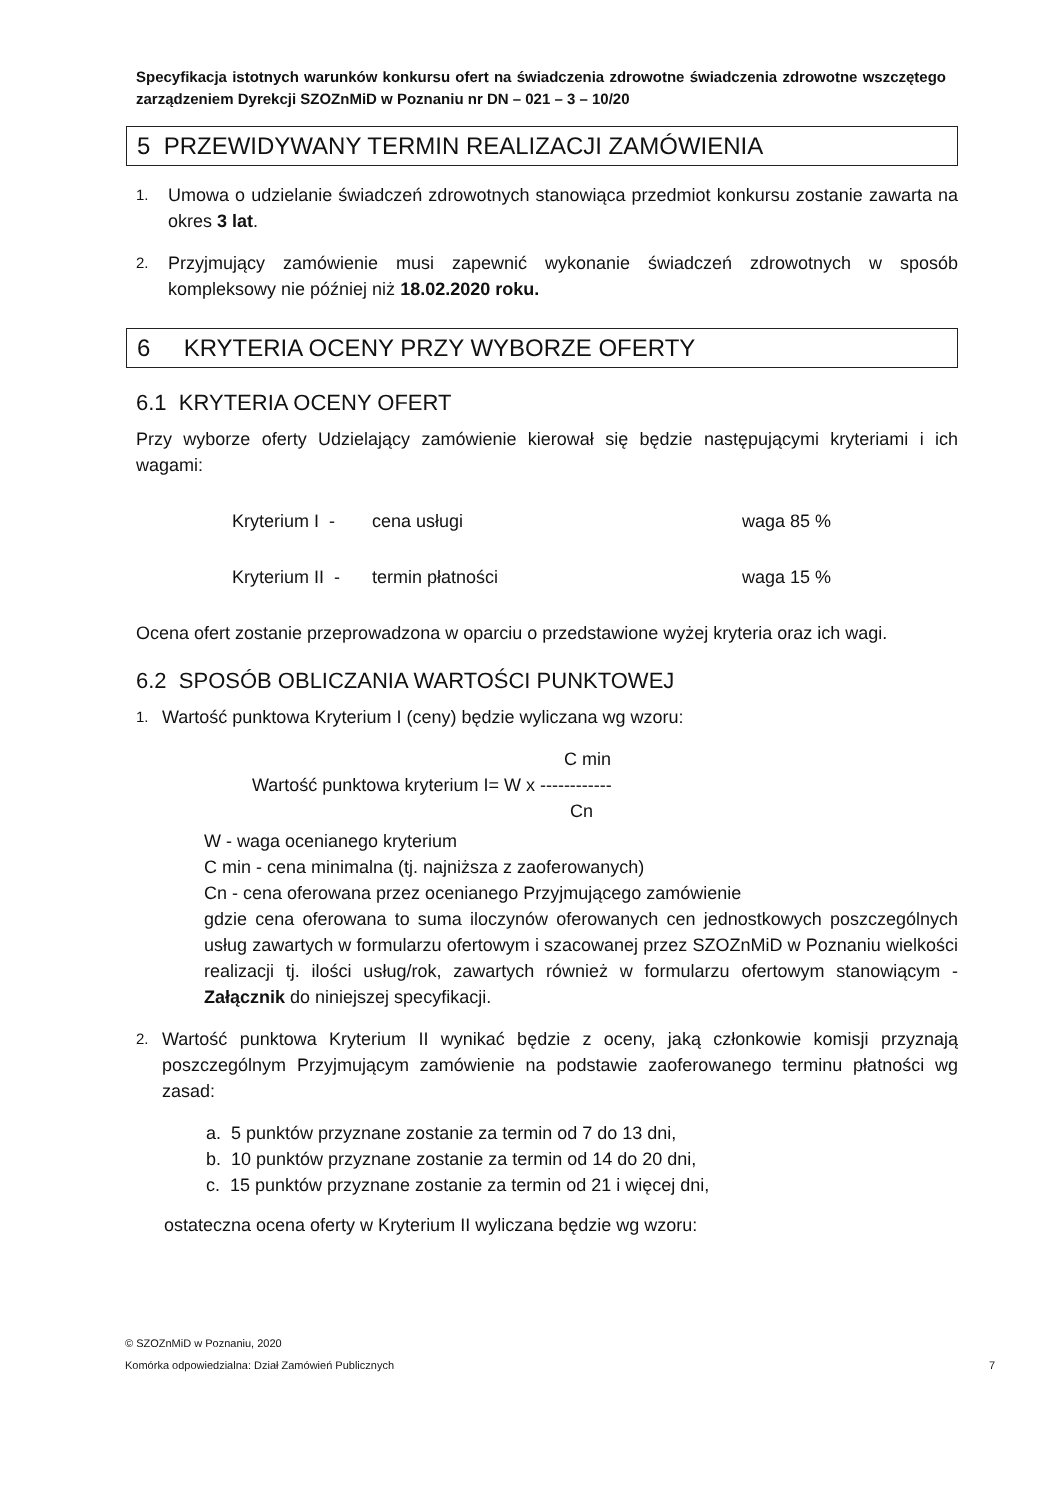Specyfikacja istotnych warunków konkursu ofert na świadczenia zdrowotne świadczenia zdrowotne wszczętego zarządzeniem Dyrekcji SZOZnMiD w Poznaniu nr DN – 021 – 3 – 10/20
5 PRZEWIDYWANY TERMIN REALIZACJI ZAMÓWIENIA
1.
Umowa o udzielanie świadczeń zdrowotnych stanowiąca przedmiot konkursu zostanie zawarta na okres 3 lat.
2.
Przyjmujący zamówienie musi zapewnić wykonanie świadczeń zdrowotnych w sposób kompleksowy nie później niż 18.02.2020 roku.
6 KRYTERIA OCENY PRZY WYBORZE OFERTY
6.1 KRYTERIA OCENY OFERT
Przy wyborze oferty Udzielający zamówienie kierował się będzie następującymi kryteriami i ich wagami:
Kryterium I - cena usługi waga 85 %
Kryterium II - termin płatności waga 15 %
Ocena ofert zostanie przeprowadzona w oparciu o przedstawione wyżej kryteria oraz ich wagi.
6.2 SPOSÓB OBLICZANIA WARTOŚCI PUNKTOWEJ
1.
Wartość punktowa Kryterium I (ceny) będzie wyliczana wg wzoru:
C min
Wartość punktowa kryterium I= W x ------------
Cn
W - waga ocenianego kryterium
C min - cena minimalna (tj. najniższa z zaoferowanych)
Cn - cena oferowana przez ocenianego Przyjmującego zamówienie
gdzie cena oferowana to suma iloczynów oferowanych cen jednostkowych poszczególnych usług zawartych w formularzu ofertowym i szacowanej przez SZOZnMiD w Poznaniu wielkości realizacji tj. ilości usług/rok, zawartych również w formularzu ofertowym stanowiącym - Załącznik do niniejszej specyfikacji.
2.
Wartość punktowa Kryterium II wynikać będzie z oceny, jaką członkowie komisji przyznają poszczególnym Przyjmującym zamówienie na podstawie zaoferowanego terminu płatności wg zasad:
a. 5 punktów przyznane zostanie za termin od 7 do 13 dni,
b. 10 punktów przyznane zostanie za termin od 14 do 20 dni,
c. 15 punktów przyznane zostanie za termin od 21 i więcej dni,
ostateczna ocena oferty w Kryterium II wyliczana będzie wg wzoru:
© SZOZnMiD w Poznaniu, 2020
Komórka odpowiedzialna: Dział Zamówień Publicznych 7